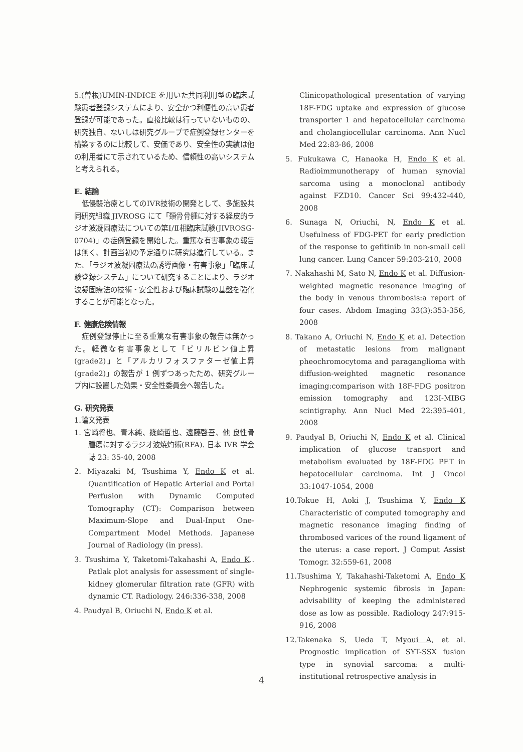5.(曽根)UMIN-INDICE を用いた共同利用型の臨床試験患者登録システムにより、安全かつ利便性の高い患者登録が可能であった。直接比較は行っていないものの、研究独自、ないしは研究グループで症例登録センターを構築するのに比較して、安価であり、安全性の実績は他の利用者にて示されているため、信頼性の高いシステムと考えられる。
E. 結論
低侵襲治療としてのIVR技術の開発として、多施設共同研究組織 JIVROSG にて「類骨骨腫に対する経皮的ラジオ波凝固療法についての第Ⅰ/Ⅱ相臨床試験(JIVROSG-0704)」の症例登録を開始した。重篤な有害事象の報告は無く、計画当初の予定通りに研究は進行している。また、「ラジオ波凝固療法の誘導画像・有害事象」「臨床試験登録システム」について研究することにより、ラジオ波凝固療法の技術・安全性および臨床試験の基盤を強化することが可能となった。
F. 健康危険情報
症例登録停止に至る重篤な有害事象の報告は無かった。軽微な有害事象として「ビリルビン値上昇(grade2)」と「アルカリフォスファターゼ値上昇(grade2)」の報告が 1 例ずつあったため、研究グループ内に設置した効果・安全性委員会へ報告した。
G. 研究発表
1.論文発表
1. 宮崎将也、青木純、篠崎哲也、遠藤啓吾、他 良性骨腫瘍に対するラジオ波焼灼術(RFA). 日本 IVR 学会誌 23: 35-40, 2008
2. Miyazaki M, Tsushima Y, Endo K et al. Quantification of Hepatic Arterial and Portal Perfusion with Dynamic Computed Tomography (CT): Comparison between Maximum-Slope and Dual-Input One-Compartment Model Methods. Japanese Journal of Radiology (in press).
3. Tsushima Y, Taketomi-Takahashi A, Endo K.. Patlak plot analysis for assessment of single-kidney glomerular filtration rate (GFR) with dynamic CT. Radiology. 246:336-338, 2008
4. Paudyal B, Oriuchi N, Endo K et al.
Clinicopathological presentation of varying 18F-FDG uptake and expression of glucose transporter 1 and hepatocellular carcinoma and cholangiocellular carcinoma. Ann Nucl Med 22:83-86, 2008
5. Fukukawa C, Hanaoka H, Endo K et al. Radioimmunotherapy of human synovial sarcoma using a monoclonal antibody against FZD10. Cancer Sci 99:432-440, 2008
6. Sunaga N, Oriuchi, N, Endo K et al. Usefulness of FDG-PET for early prediction of the response to gefitinib in non-small cell lung cancer. Lung Cancer 59:203-210, 2008
7. Nakahashi M, Sato N, Endo K et al. Diffusion-weighted magnetic resonance imaging of the body in venous thrombosis:a report of four cases. Abdom Imaging 33(3):353-356, 2008
8. Takano A, Oriuchi N, Endo K et al. Detection of metastatic lesions from malignant pheochromocytoma and paraganglioma with diffusion-weighted magnetic resonance imaging:comparison with 18F-FDG positron emission tomography and 123I-MIBG scintigraphy. Ann Nucl Med 22:395-401, 2008
9. Paudyal B, Oriuchi N, Endo K et al. Clinical implication of glucose transport and metabolism evaluated by 18F-FDG PET in hepatocellular carcinoma. Int J Oncol 33:1047-1054, 2008
10.Tokue H, Aoki J, Tsushima Y, Endo K Characteristic of computed tomography and magnetic resonance imaging finding of thrombosed varices of the round ligament of the uterus: a case report. J Comput Assist Tomogr. 32:559-61, 2008
11.Tsushima Y, Takahashi-Taketomi A, Endo K Nephrogenic systemic fibrosis in Japan: advisability of keeping the administered dose as low as possible. Radiology 247:915-916, 2008
12.Takenaka S, Ueda T, Myoui A, et al. Prognostic implication of SYT-SSX fusion type in synovial sarcoma: a multi-institutional retrospective analysis in
4